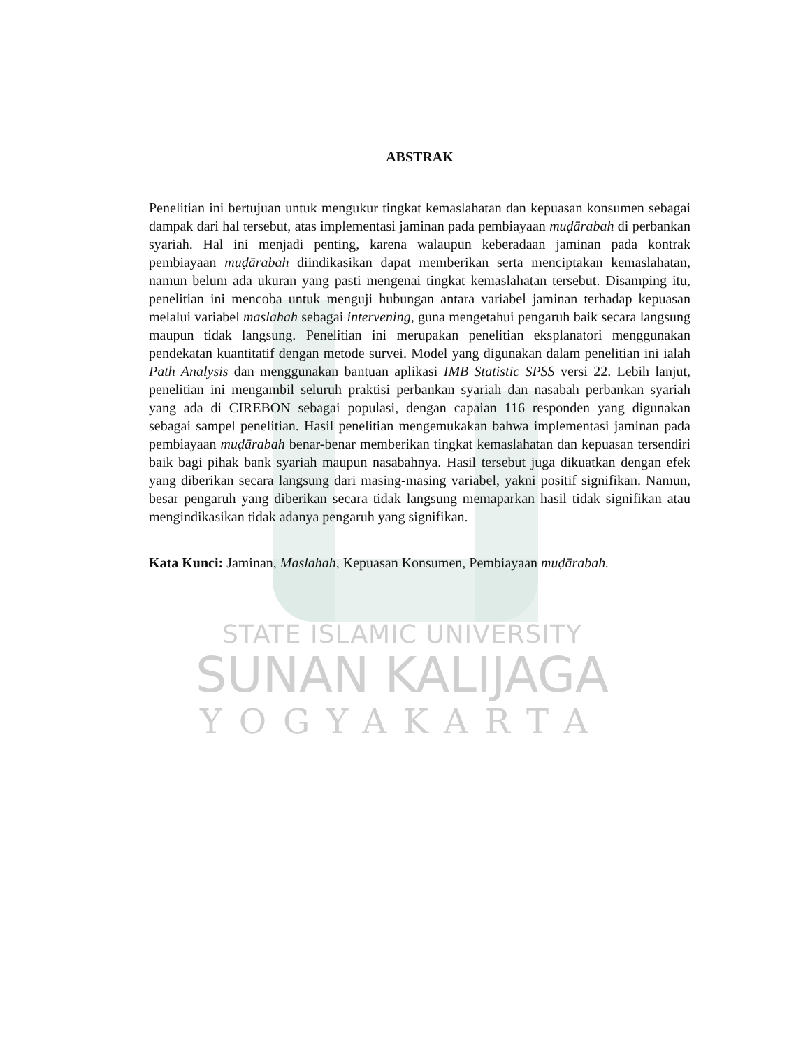ABSTRAK
Penelitian ini bertujuan untuk mengukur tingkat kemaslahatan dan kepuasan konsumen sebagai dampak dari hal tersebut, atas implementasi jaminan pada pembiayaan muḍārabah di perbankan syariah. Hal ini menjadi penting, karena walaupun keberadaan jaminan pada kontrak pembiayaan muḍārabah diindikasikan dapat memberikan serta menciptakan kemaslahatan, namun belum ada ukuran yang pasti mengenai tingkat kemaslahatan tersebut. Disamping itu, penelitian ini mencoba untuk menguji hubungan antara variabel jaminan terhadap kepuasan melalui variabel maslahah sebagai intervening, guna mengetahui pengaruh baik secara langsung maupun tidak langsung. Penelitian ini merupakan penelitian eksplanatori menggunakan pendekatan kuantitatif dengan metode survei. Model yang digunakan dalam penelitian ini ialah Path Analysis dan menggunakan bantuan aplikasi IMB Statistic SPSS versi 22. Lebih lanjut, penelitian ini mengambil seluruh praktisi perbankan syariah dan nasabah perbankan syariah yang ada di CIREBON sebagai populasi, dengan capaian 116 responden yang digunakan sebagai sampel penelitian. Hasil penelitian mengemukakan bahwa implementasi jaminan pada pembiayaan muḍārabah benar-benar memberikan tingkat kemaslahatan dan kepuasan tersendiri baik bagi pihak bank syariah maupun nasabahnya. Hasil tersebut juga dikuatkan dengan efek yang diberikan secara langsung dari masing-masing variabel, yakni positif signifikan. Namun, besar pengaruh yang diberikan secara tidak langsung memaparkan hasil tidak signifikan atau mengindikasikan tidak adanya pengaruh yang signifikan.
Kata Kunci: Jaminan, Maslahah, Kepuasan Konsumen, Pembiayaan muḍārabah.
STATE ISLAMIC UNIVERSITY
SUNAN KALIJAGA
YOGYAKARTA